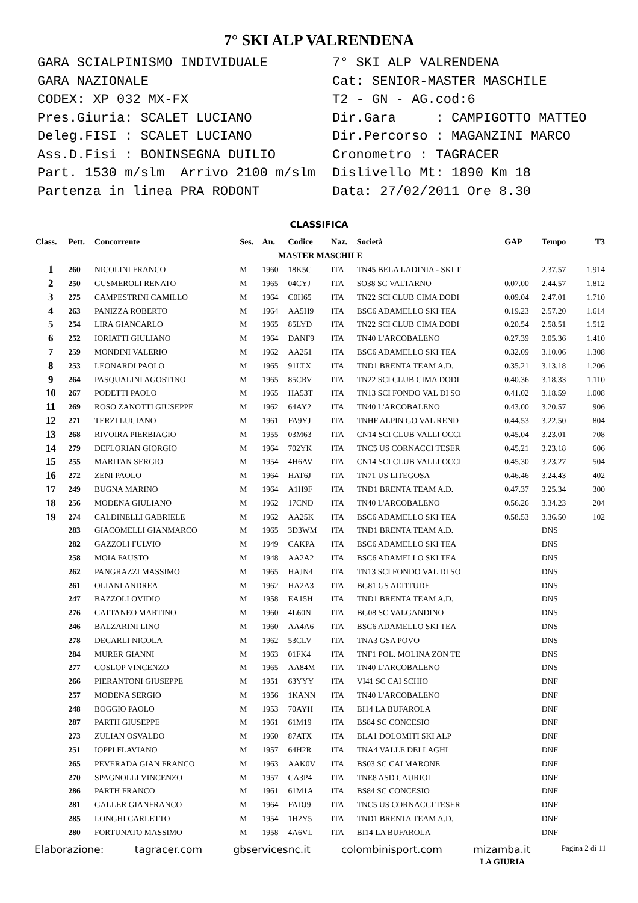7° SKI ALP VALRENDENA
GARA SCIALPINISMO INDIVIDUALE GARA NAZIONALE CODEX: XP 032 MX-FX Pres.Giuria: SCALET LUCIANO Deleg.FISI : SCALET LUCIANO Ass.D.Fisi : BONINSEGNA DUILIO Part. 1530 m/slm Arrivo 2100 m/slm Partenza in linea PRA RODONT
7° SKI ALP VALRENDENA Cat: SENIOR-MASTER MASCHILE T2 - GN - AG.cod:6 Dir.Gara : CAMPIGOTTO MATTEO Dir.Percorso : MAGANZINI MARCO Cronometro : TAGRACER Dislivello Mt: 1890 Km 18 Data: 27/02/2011 Ore 8.30
CLASSIFICA
| Class. | Pett. | Concorrente | Ses. | An. | Codice | Naz. | Società | GAP | Tempo | T3 |
| --- | --- | --- | --- | --- | --- | --- | --- | --- | --- | --- |
| MASTER MASCHILE | | | | | | | | | | |
| 1 | 260 | NICOLINI FRANCO | M | 1960 | 18K5C | ITA | TN45 BELA LADINIA - SKI T | | 2.37.57 | 1.914 |
| 2 | 250 | GUSMEROLI RENATO | M | 1965 | 04CYJ | ITA | SO38 SC VALTARNO | 0.07.00 | 2.44.57 | 1.812 |
| 3 | 275 | CAMPESTRINI CAMILLO | M | 1964 | C0H65 | ITA | TN22 SCI CLUB CIMA DODI | 0.09.04 | 2.47.01 | 1.710 |
| 4 | 263 | PANIZZA ROBERTO | M | 1964 | AA5H9 | ITA | BSC6 ADAMELLO SKI TEA | 0.19.23 | 2.57.20 | 1.614 |
| 5 | 254 | LIRA GIANCARLO | M | 1965 | 85LYD | ITA | TN22 SCI CLUB CIMA DODI | 0.20.54 | 2.58.51 | 1.512 |
| 6 | 252 | IORIATTI GIULIANO | M | 1964 | DANF9 | ITA | TN40 L'ARCOBALENO | 0.27.39 | 3.05.36 | 1.410 |
| 7 | 259 | MONDINI VALERIO | M | 1962 | AA251 | ITA | BSC6 ADAMELLO SKI TEA | 0.32.09 | 3.10.06 | 1.308 |
| 8 | 253 | LEONARDI PAOLO | M | 1965 | 91LTX | ITA | TND1 BRENTA TEAM A.D. | 0.35.21 | 3.13.18 | 1.206 |
| 9 | 264 | PASQUALINI AGOSTINO | M | 1965 | 85CRV | ITA | TN22 SCI CLUB CIMA DODI | 0.40.36 | 3.18.33 | 1.110 |
| 10 | 267 | PODETTI PAOLO | M | 1965 | HA53T | ITA | TN13 SCI FONDO VAL DI SO | 0.41.02 | 3.18.59 | 1.008 |
| 11 | 269 | ROSO ZANOTTI GIUSEPPE | M | 1962 | 64AY2 | ITA | TN40 L'ARCOBALENO | 0.43.00 | 3.20.57 | 906 |
| 12 | 271 | TERZI LUCIANO | M | 1961 | FA9YJ | ITA | TNHF ALPIN GO VAL REND | 0.44.53 | 3.22.50 | 804 |
| 13 | 268 | RIVOIRA PIERBIAGIO | M | 1955 | 03M63 | ITA | CN14 SCI CLUB VALLI OCCI | 0.45.04 | 3.23.01 | 708 |
| 14 | 279 | DEFLORIAN GIORGIO | M | 1964 | 702YK | ITA | TNC5 US CORNACCI TESER | 0.45.21 | 3.23.18 | 606 |
| 15 | 255 | MARITAN SERGIO | M | 1954 | 4H6AV | ITA | CN14 SCI CLUB VALLI OCCI | 0.45.30 | 3.23.27 | 504 |
| 16 | 272 | ZENI PAOLO | M | 1964 | HAT6J | ITA | TN71 US LITEGOSA | 0.46.46 | 3.24.43 | 402 |
| 17 | 249 | BUGNA MARINO | M | 1964 | A1H9F | ITA | TND1 BRENTA TEAM A.D. | 0.47.37 | 3.25.34 | 300 |
| 18 | 256 | MODENA GIULIANO | M | 1962 | 17CND | ITA | TN40 L'ARCOBALENO | 0.56.26 | 3.34.23 | 204 |
| 19 | 274 | CALDINELLI GABRIELE | M | 1962 | AA25K | ITA | BSC6 ADAMELLO SKI TEA | 0.58.53 | 3.36.50 | 102 |
| | 283 | GIACOMELLI GIANMARCO | M | 1965 | 3D3WM | ITA | TND1 BRENTA TEAM A.D. | | DNS | |
| | 282 | GAZZOLI FULVIO | M | 1949 | CAKPA | ITA | BSC6 ADAMELLO SKI TEA | | DNS | |
| | 258 | MOIA FAUSTO | M | 1948 | AA2A2 | ITA | BSC6 ADAMELLO SKI TEA | | DNS | |
| | 262 | PANGRAZZI MASSIMO | M | 1965 | HAJN4 | ITA | TN13 SCI FONDO VAL DI SO | | DNS | |
| | 261 | OLIANI ANDREA | M | 1962 | HA2A3 | ITA | BG81 GS ALTITUDE | | DNS | |
| | 247 | BAZZOLI OVIDIO | M | 1958 | EA15H | ITA | TND1 BRENTA TEAM A.D. | | DNS | |
| | 276 | CATTANEO MARTINO | M | 1960 | 4L60N | ITA | BG08 SC VALGANDINO | | DNS | |
| | 246 | BALZARINI LINO | M | 1960 | AA4A6 | ITA | BSC6 ADAMELLO SKI TEA | | DNS | |
| | 278 | DECARLI NICOLA | M | 1962 | 53CLV | ITA | TNA3 GSA POVO | | DNS | |
| | 284 | MURER GIANNI | M | 1963 | 01FK4 | ITA | TNF1 POL. MOLINA ZON TE | | DNS | |
| | 277 | COSLOP VINCENZO | M | 1965 | AA84M | ITA | TN40 L'ARCOBALENO | | DNS | |
| | 266 | PIERANTONI GIUSEPPE | M | 1951 | 63YYY | ITA | VI41 SC CAI SCHIO | | DNF | |
| | 257 | MODENA SERGIO | M | 1956 | 1KANN | ITA | TN40 L'ARCOBALENO | | DNF | |
| | 248 | BOGGIO PAOLO | M | 1953 | 70AYH | ITA | BI14 LA BUFAROLA | | DNF | |
| | 287 | PARTH GIUSEPPE | M | 1961 | 61M19 | ITA | BS84 SC CONCESIO | | DNF | |
| | 273 | ZULIAN OSVALDO | M | 1960 | 87ATX | ITA | BLA1 DOLOMITI SKI ALP | | DNF | |
| | 251 | IOPPI FLAVIANO | M | 1957 | 64H2R | ITA | TNA4 VALLE DEI LAGHI | | DNF | |
| | 265 | PEVERADA GIAN FRANCO | M | 1963 | AAK0V | ITA | BS03 SC CAI MARONE | | DNF | |
| | 270 | SPAGNOLLI VINCENZO | M | 1957 | CA3P4 | ITA | TNE8 ASD CAURIOL | | DNF | |
| | 286 | PARTH FRANCO | M | 1961 | 61M1A | ITA | BS84 SC CONCESIO | | DNF | |
| | 281 | GALLER GIANFRANCO | M | 1964 | FADJ9 | ITA | TNC5 US CORNACCI TESER | | DNF | |
| | 285 | LONGHI CARLETTO | M | 1954 | 1H2Y5 | ITA | TND1 BRENTA TEAM A.D. | | DNF | |
| | 280 | FORTUNATO MASSIMO | M | 1958 | 4A6VL | ITA | BI14 LA BUFAROLA | | DNF | |
LA GIURIA
Elaborazione: tagracer.com gbservicesnc.it colombinisport.com mizamba.it Pagina 2 di 11